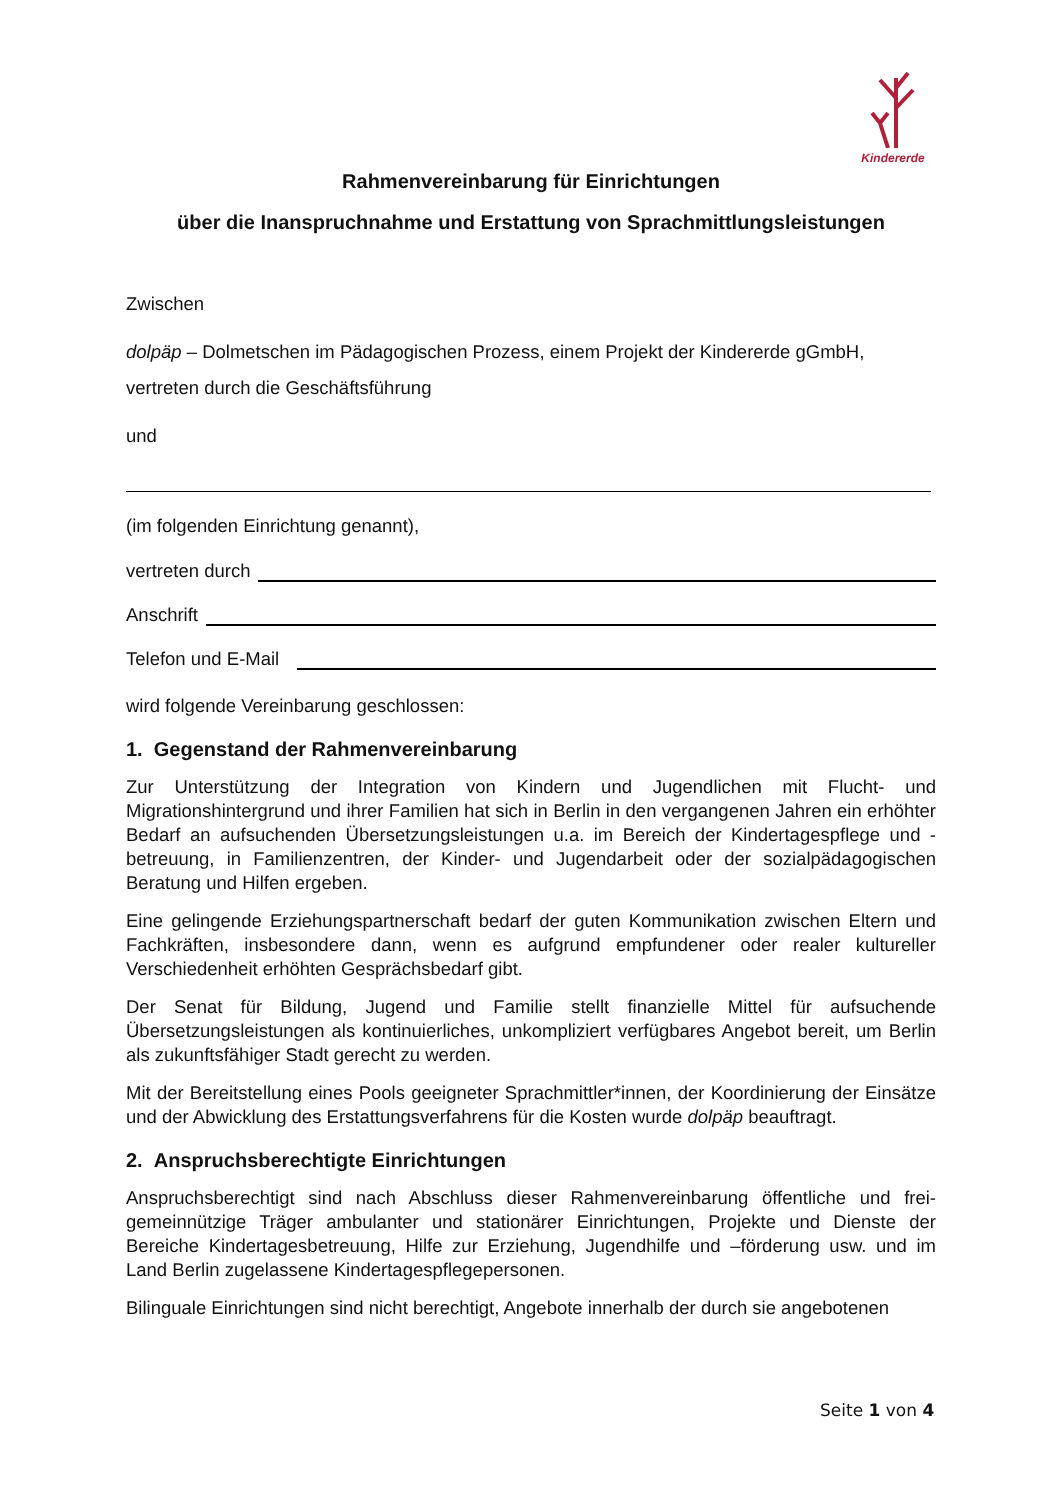Kindererde
Rahmenvereinbarung für Einrichtungen
über die Inanspruchnahme und Erstattung von Sprachmittlungsleistungen
Zwischen
dolpäp – Dolmetschen im Pädagogischen Prozess, einem Projekt der Kindererde gGmbH,
vertreten durch die Geschäftsführung
und
(im folgenden Einrichtung genannt),
vertreten durch
Anschrift
Telefon und E-Mail
wird folgende Vereinbarung geschlossen:
1. Gegenstand der Rahmenvereinbarung
Zur Unterstützung der Integration von Kindern und Jugendlichen mit Flucht- und Migrationshintergrund und ihrer Familien hat sich in Berlin in den vergangenen Jahren ein erhöhter Bedarf an aufsuchenden Übersetzungsleistungen u.a. im Bereich der Kindertagespflege und -betreuung, in Familienzentren, der Kinder- und Jugendarbeit oder der sozialpädagogischen Beratung und Hilfen ergeben.
Eine gelingende Erziehungspartnerschaft bedarf der guten Kommunikation zwischen Eltern und Fachkräften, insbesondere dann, wenn es aufgrund empfundener oder realer kultureller Verschiedenheit erhöhten Gesprächsbedarf gibt.
Der Senat für Bildung, Jugend und Familie stellt finanzielle Mittel für aufsuchende Übersetzungsleistungen als kontinuierliches, unkompliziert verfügbares Angebot bereit, um Berlin als zukunftsfähiger Stadt gerecht zu werden.
Mit der Bereitstellung eines Pools geeigneter Sprachmittler*innen, der Koordinierung der Einsätze und der Abwicklung des Erstattungsverfahrens für die Kosten wurde dolpäp beauftragt.
2. Anspruchsberechtigte Einrichtungen
Anspruchsberechtigt sind nach Abschluss dieser Rahmenvereinbarung öffentliche und frei-gemeinnützige Träger ambulanter und stationärer Einrichtungen, Projekte und Dienste der Bereiche Kindertagesbetreuung, Hilfe zur Erziehung, Jugendhilfe und –förderung usw. und im Land Berlin zugelassene Kindertagespflegepersonen.
Bilinguale Einrichtungen sind nicht berechtigt, Angebote innerhalb der durch sie angebotenen
Seite 1 von 4